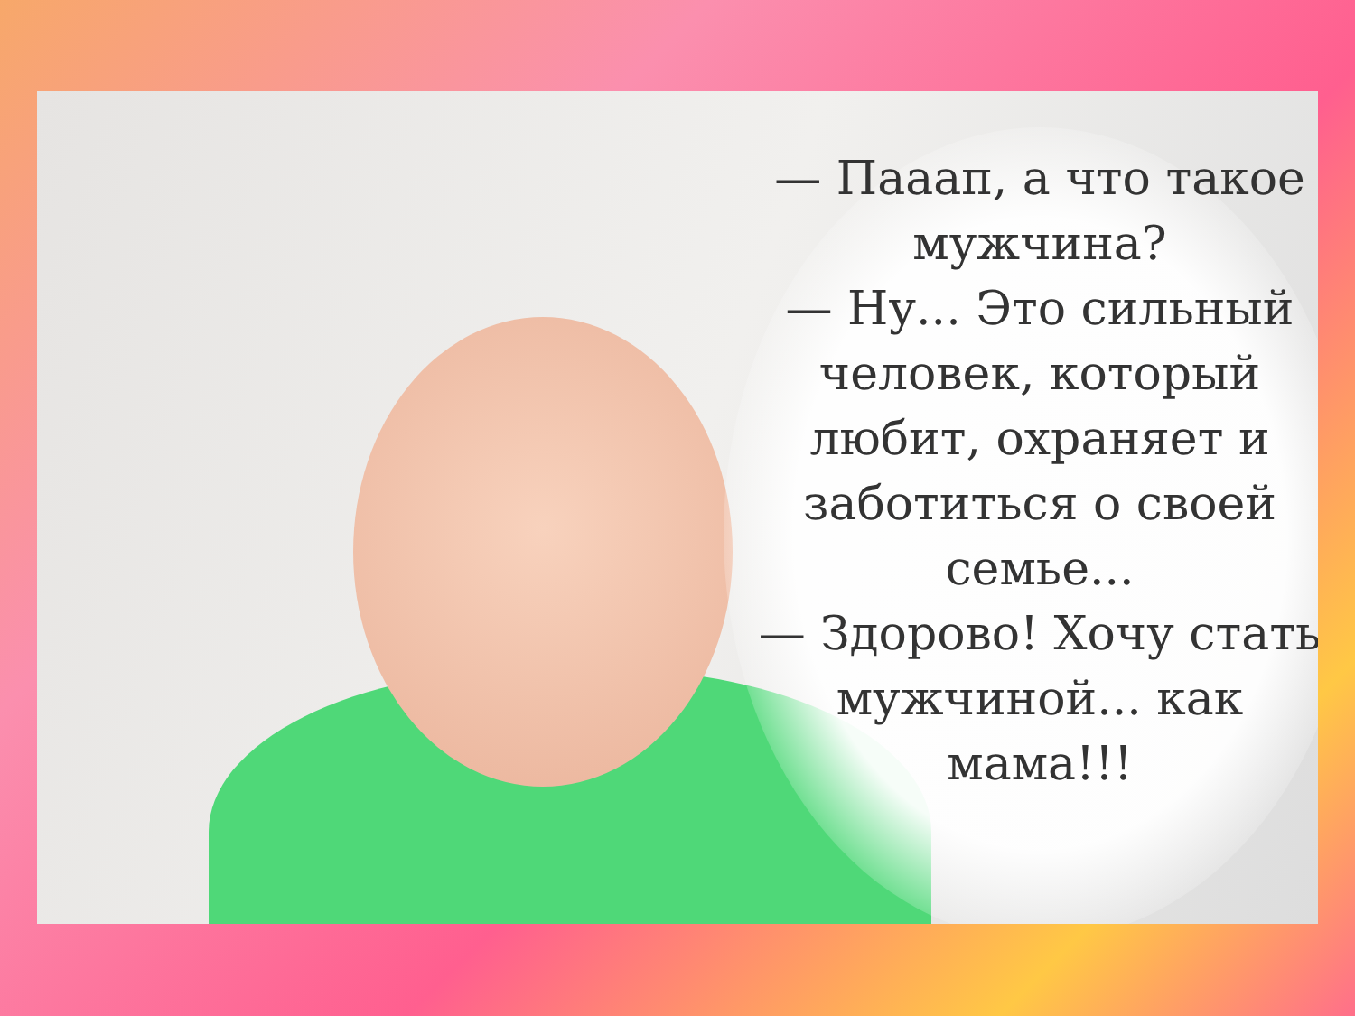— Пааап, а что такое мужчина?
— Ну... Это сильный человек, который любит, охраняет и заботиться о своей семье...
— Здорово! Хочу стать мужчиной... как мама!!!